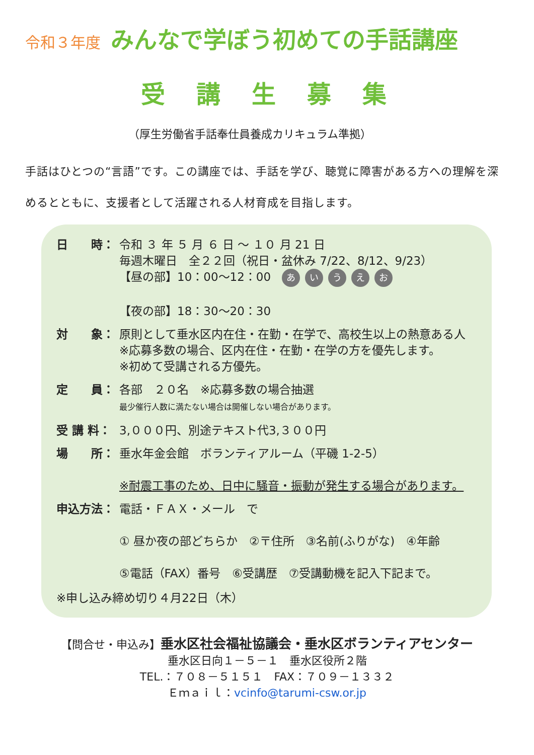令和３年度 みんなで学ぼう初めての手話講座
受講生募集
（厚生労働省手話奉仕員養成カリキュラム準拠）
手話はひとつの“言語”です。この講座では、手話を学び、聴覚に障害がある方への理解を深めるとともに、支援者として活躍される人材育成を目指します。
日　　時： 令和 ３ 年 ５ 月 ６ 日 ～ １０ 月 21 日
毎週木曜日　全２２回（祝日・盆休み 7/22、8/12、9/23）
【昼の部】10：00～12：00 あいうえお
【夜の部】18：30～20：30
対　　象： 原則として垂水区内在住・在勤・在学で、高校生以上の熱意ある人
※応募多数の場合、区内在住・在勤・在学の方を優先します。
※初めて受講される方優先。
定　　員： 各部　２０名　※応募多数の場合抽選
最少催行人数に満たない場合は開催しない場合があります。
受 講 料： 3,０００円、別途テキスト代3,３００円
場　　所： 垂水年金会館　ボランティアルーム（平磯 1-2-5）
※耐震工事のため、日中に騒音・振動が発生する場合があります。
申込方法： 電話・ＦＡＸ・メール　で
① 昼か夜の部どちらか　②〒住所　③名前(ふりがな)　④年齢
⑤電話（FAX）番号　⑥受講歴　⑦受講動機を記入下記まで。
※申し込み締め切り４月22日（木）
【問合せ・申込み】垂水区社会福祉協議会・垂水区ボランティアセンター
垂水区日向１－５－１　垂水区役所２階
TEL.：７０８－５１５１　FAX：７０９－１３３２
Ｅｍａｉｌ：vcinfo@tarumi-csw.or.jp